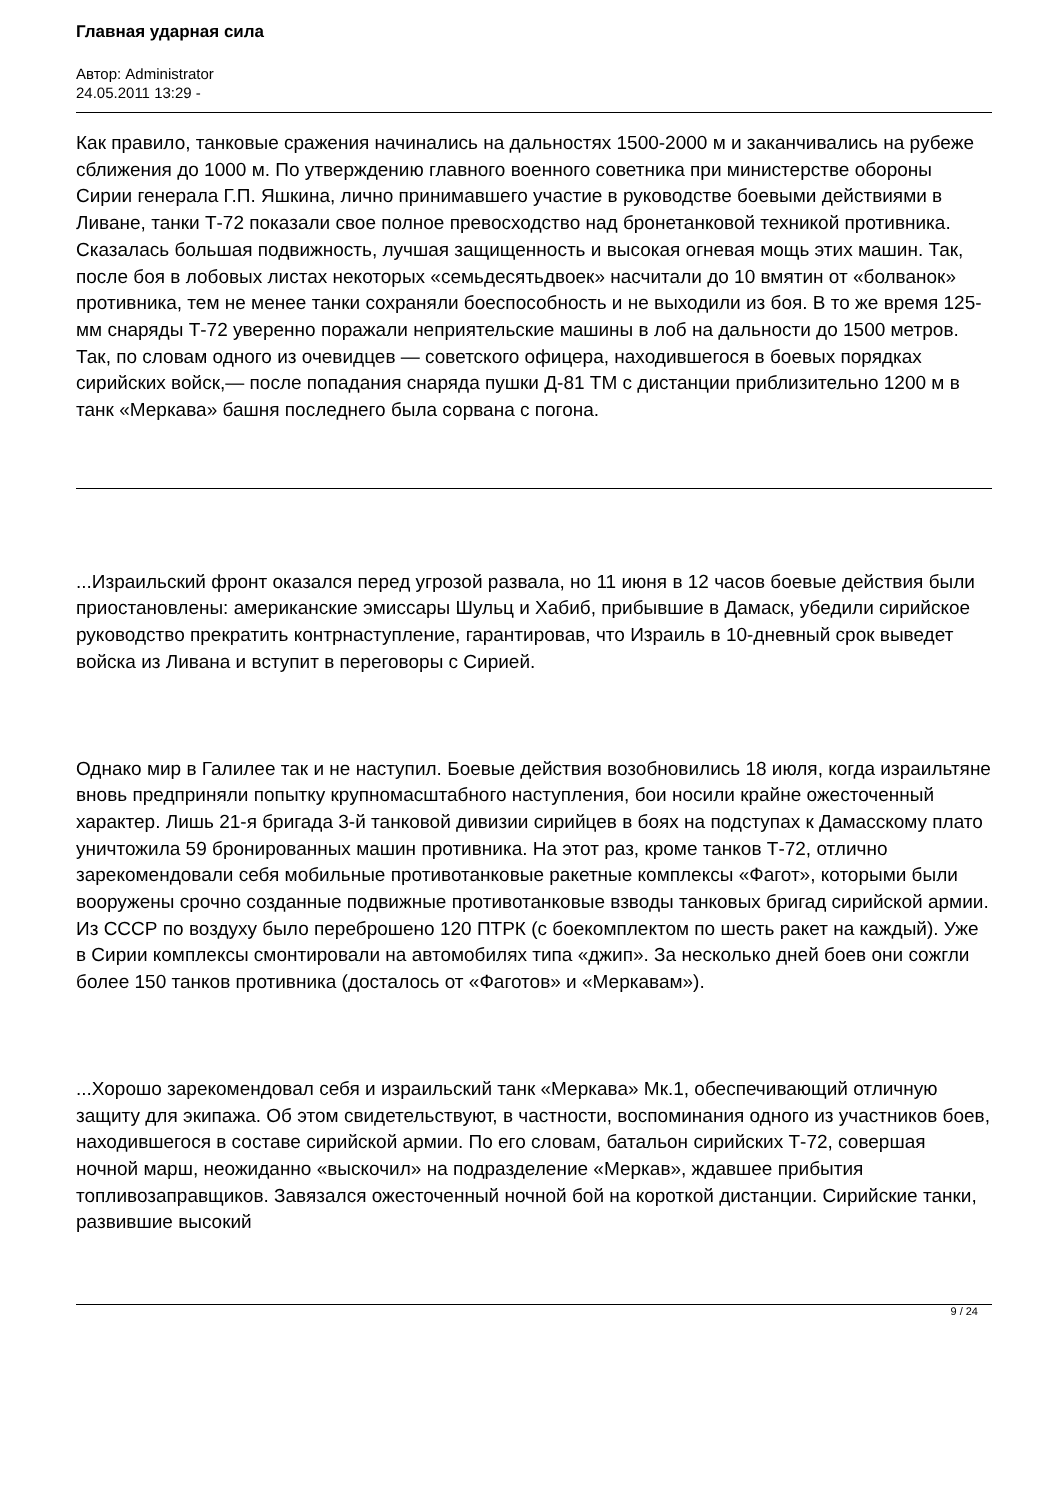Главная ударная сила
Автор: Administrator
24.05.2011 13:29 -
Как правило, танковые сражения начинались на дальностях 1500-2000 м и заканчивались на рубеже сближения до 1000 м. По утверждению главного военного советника при министерстве обороны Сирии генерала Г.П. Яшкина, лично принимавшего участие в руководстве боевыми действиями в Ливане, танки Т-72 показали свое полное превосходство над бронетанковой техникой противника. Сказалась большая подвижность, лучшая защищенность и высокая огневая мощь этих машин. Так, после боя в лобовых листах некоторых «семьдесятьдвоек» насчитали до 10 вмятин от «болванок» противника, тем не менее танки сохраняли боеспособность и не выходили из боя. В то же время 125-мм снаряды Т-72 уверенно поражали неприятельские машины в лоб на дальности до 1500 метров. Так, по словам одного из очевидцев — советского офицера, находившегося в боевых порядках сирийских войск,— после попадания снаряда пушки Д-81 ТМ с дистанции приблизительно 1200 м в танк «Меркава» башня последнего была сорвана с погона.
...Израильский фронт оказался перед угрозой развала, но 11 июня в 12 часов боевые действия были приостановлены: американские эмиссары Шульц и Хабиб, прибывшие в Дамаск, убедили сирийское руководство прекратить контрнаступление, гарантировав, что Израиль в 10-дневный срок выведет войска из Ливана и вступит в переговоры с Сирией.
Однако мир в Галилее так и не наступил. Боевые действия возобновились 18 июля, когда израильтяне вновь предприняли попытку крупномасштабного наступления, бои носили крайне ожесточенный характер. Лишь 21-я бригада 3-й танковой дивизии сирийцев в боях на подступах к Дамасскому плато уничтожила 59 бронированных машин противника. На этот раз, кроме танков Т-72, отлично зарекомендовали себя мобильные противотанковые ракетные комплексы «Фагот», которыми были вооружены срочно созданные подвижные противотанковые взводы танковых бригад сирийской армии. Из СССР по воздуху было переброшено 120 ПТРК (с боекомплектом по шесть ракет на каждый). Уже в Сирии комплексы смонтировали на автомобилях типа «джип». За несколько дней боев они сожгли более 150 танков противника (досталось от «Фаготов» и «Меркавам»).
...Хорошо зарекомендовал себя и израильский танк «Меркава» Мк.1, обеспечивающий отличную защиту для экипажа. Об этом свидетельствуют, в частности, воспоминания одного из участников боев, находившегося в составе сирийской армии. По его словам, батальон сирийских Т-72, совершая ночной марш, неожиданно «выскочил» на подразделение «Меркав», ждавшее прибытия топливозаправщиков. Завязался ожесточенный ночной бой на короткой дистанции. Сирийские танки, развившие высокий
9 / 24